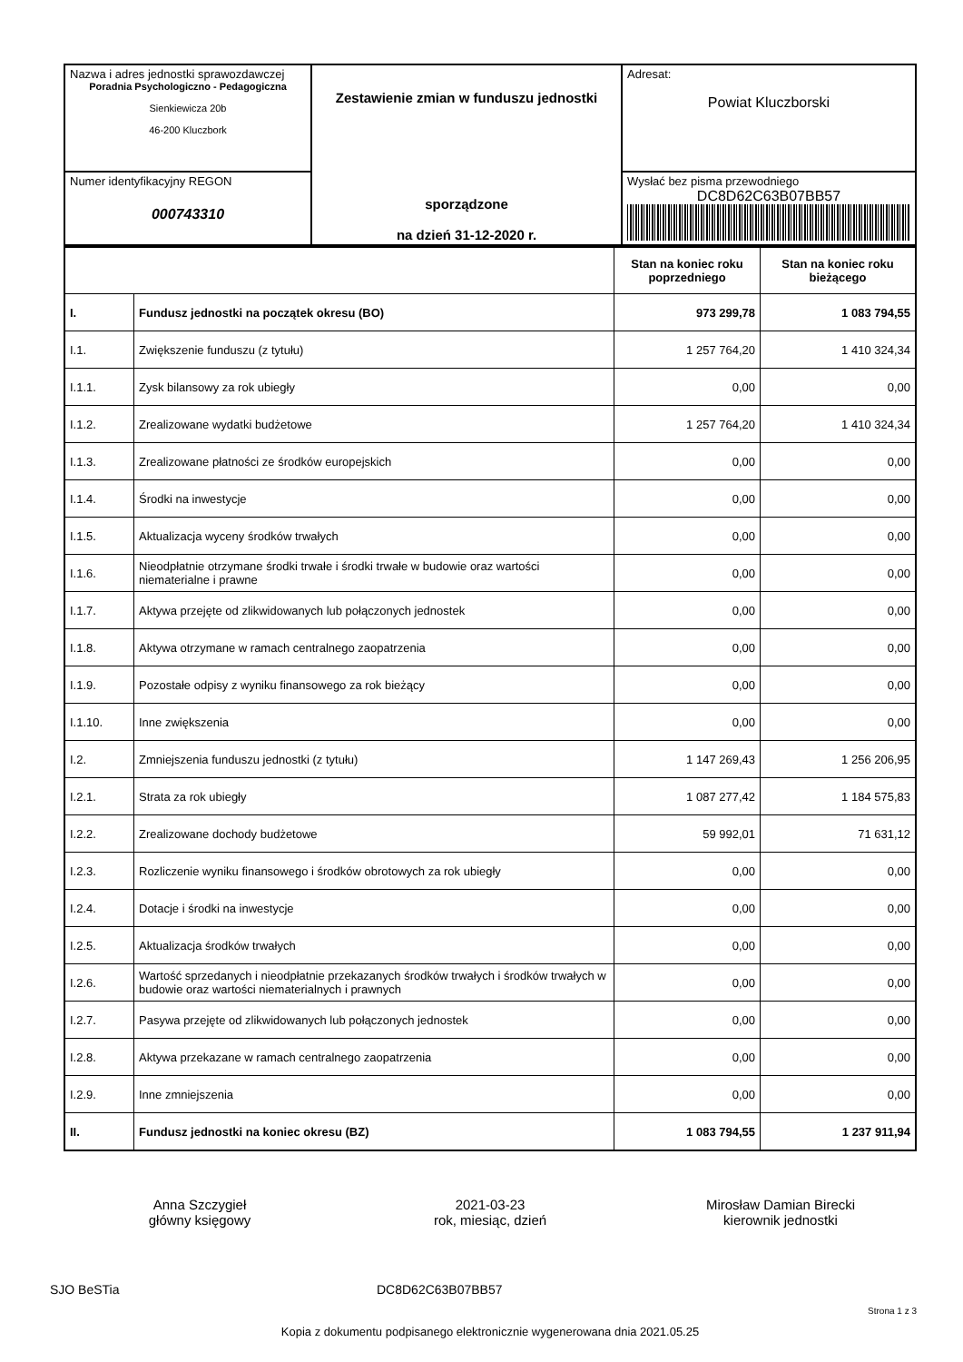| Nazwa i adres jednostki sprawozdawczej Poradnia Psychologiczno - Pedagogiczna Sienkiewicza 20b 46-200 Kluczbork | Zestawienie zmian w funduszu jednostki sporządzone na dzień 31-12-2020 r. | Adresat: Powiat Kluczborski |
| Numer identyfikacyjny REGON 000743310 | | Wysłać bez pisma przewodniego DC8D62C63B07BB57 |
| | | Stan na koniec roku poprzedniego | Stan na koniec roku bieżącego |
| I. | Fundusz jednostki na początek okresu (BO) | 973 299,78 | 1 083 794,55 |
| I.1. | Zwiększenie funduszu (z tytułu) | 1 257 764,20 | 1 410 324,34 |
| I.1.1. | Zysk bilansowy za rok ubiegły | 0,00 | 0,00 |
| I.1.2. | Zrealizowane wydatki budżetowe | 1 257 764,20 | 1 410 324,34 |
| I.1.3. | Zrealizowane płatności ze środków europejskich | 0,00 | 0,00 |
| I.1.4. | Środki na inwestycje | 0,00 | 0,00 |
| I.1.5. | Aktualizacja wyceny środków trwałych | 0,00 | 0,00 |
| I.1.6. | Nieodpłatnie otrzymane środki trwałe i środki trwałe w budowie oraz wartości niematerialne i prawne | 0,00 | 0,00 |
| I.1.7. | Aktywa przejęte od zlikwidowanych lub połączonych jednostek | 0,00 | 0,00 |
| I.1.8. | Aktywa otrzymane w ramach centralnego zaopatrzenia | 0,00 | 0,00 |
| I.1.9. | Pozostałe odpisy z wyniku finansowego za rok bieżący | 0,00 | 0,00 |
| I.1.10. | Inne zwiększenia | 0,00 | 0,00 |
| I.2. | Zmniejszenia funduszu jednostki (z tytułu) | 1 147 269,43 | 1 256 206,95 |
| I.2.1. | Strata za rok ubiegły | 1 087 277,42 | 1 184 575,83 |
| I.2.2. | Zrealizowane dochody budżetowe | 59 992,01 | 71 631,12 |
| I.2.3. | Rozliczenie wyniku finansowego i środków obrotowych za rok ubiegły | 0,00 | 0,00 |
| I.2.4. | Dotacje i środki na inwestycje | 0,00 | 0,00 |
| I.2.5. | Aktualizacja środków trwałych | 0,00 | 0,00 |
| I.2.6. | Wartość sprzedanych i nieodpłatnie przekazanych środków trwałych i środków trwałych w budowie oraz wartości niematerialnych i prawnych | 0,00 | 0,00 |
| I.2.7. | Pasywa przejęte od zlikwidowanych lub połączonych jednostek | 0,00 | 0,00 |
| I.2.8. | Aktywa przekazane w ramach centralnego zaopatrzenia | 0,00 | 0,00 |
| I.2.9. | Inne zmniejszenia | 0,00 | 0,00 |
| II. | Fundusz jednostki na koniec okresu (BZ) | 1 083 794,55 | 1 237 911,94 |
Anna Szczygieł
główny księgowy
2021-03-23
rok, miesiąc, dzień
Mirosław Damian Birecki
kierownik jednostki
SJO BeSTia DC8D62C63B07BB57
Strona 1 z 3
Kopia z dokumentu podpisanego elektronicznie wygenerowana dnia 2021.05.25